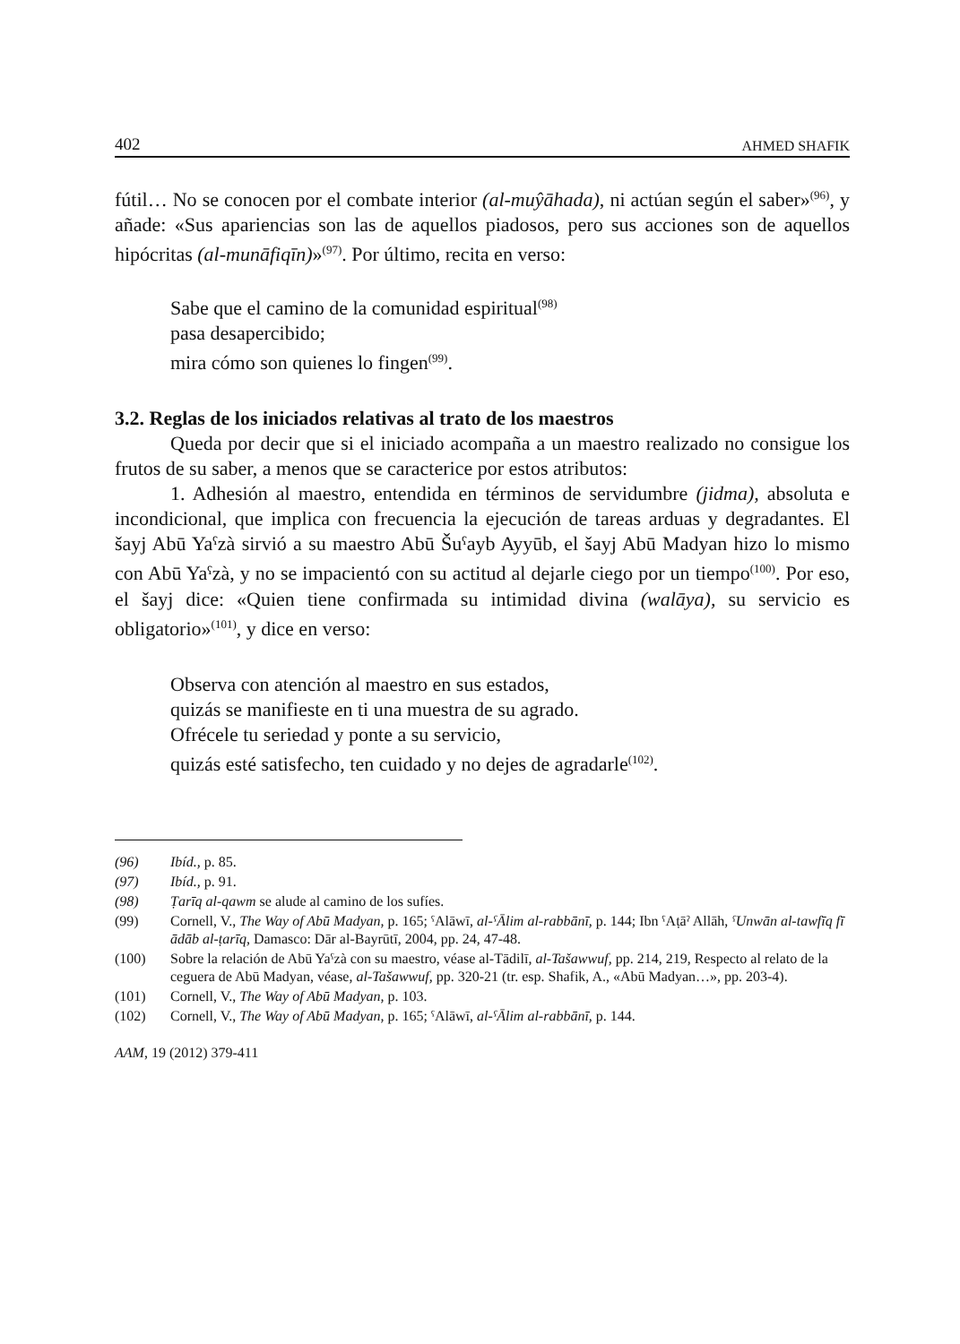402 AHMED SHAFIK
fútil… No se conocen por el combate interior (al-muŷāhada), ni actúan según el saber»<sup>(96)</sup>, y añade: «Sus apariencias son las de aquellos piadosos, pero sus acciones son de aquellos hipócritas (al-munāfiqīn)»<sup>(97)</sup>. Por último, recita en verso:
Sabe que el camino de la comunidad espiritual<sup>(98)</sup>
pasa desapercibido;
mira cómo son quienes lo fingen<sup>(99)</sup>.
3.2. Reglas de los iniciados relativas al trato de los maestros
Queda por decir que si el iniciado acompaña a un maestro realizado no consigue los frutos de su saber, a menos que se caracterice por estos atributos:
1. Adhesión al maestro, entendida en términos de servidumbre (jidma), absoluta e incondicional, que implica con frecuencia la ejecución de tareas arduas y degradantes. El šayj Abū Yaˁzà sirvió a su maestro Abū Šuˁayb Ayyūb, el šayj Abū Madyan hizo lo mismo con Abū Yaˁzà, y no se impacientó con su actitud al dejarle ciego por un tiempo<sup>(100)</sup>. Por eso, el šayj dice: «Quien tiene confirmada su intimidad divina (walāya), su servicio es obligatorio»<sup>(101)</sup>, y dice en verso:
Observa con atención al maestro en sus estados,
quizás se manifieste en ti una muestra de su agrado.
Ofrécele tu seriedad y ponte a su servicio,
quizás esté satisfecho, ten cuidado y no dejes de agradarle<sup>(102)</sup>.
(96) Ibíd., p. 85.
(97) Ibíd., p. 91.
(98) Ṭarīq al-qawm se alude al camino de los sufíes.
(99) Cornell, V., The Way of Abū Madyan, p. 165; ˁAlāwī, al-ˁĀlim al-rabbānī, p. 144; Ibn ˁAṭāˀ Allāh, ˁUnwān al-tawfīq fī ādāb al-ṭarīq, Damasco: Dār al-Bayrūtī, 2004, pp. 24, 47-48.
(100) Sobre la relación de Abū Yaˁzà con su maestro, véase al-Tādilī, al-Tašawwuf, pp. 214, 219, Respecto al relato de la ceguera de Abū Madyan, véase, al-Tašawwuf, pp. 320-21 (tr. esp. Shafik, A., «Abū Madyan…», pp. 203-4).
(101) Cornell, V., The Way of Abū Madyan, p. 103.
(102) Cornell, V., The Way of Abū Madyan, p. 165; ˁAlāwī, al-ˁĀlim al-rabbānī, p. 144.
AAM, 19 (2012) 379-411